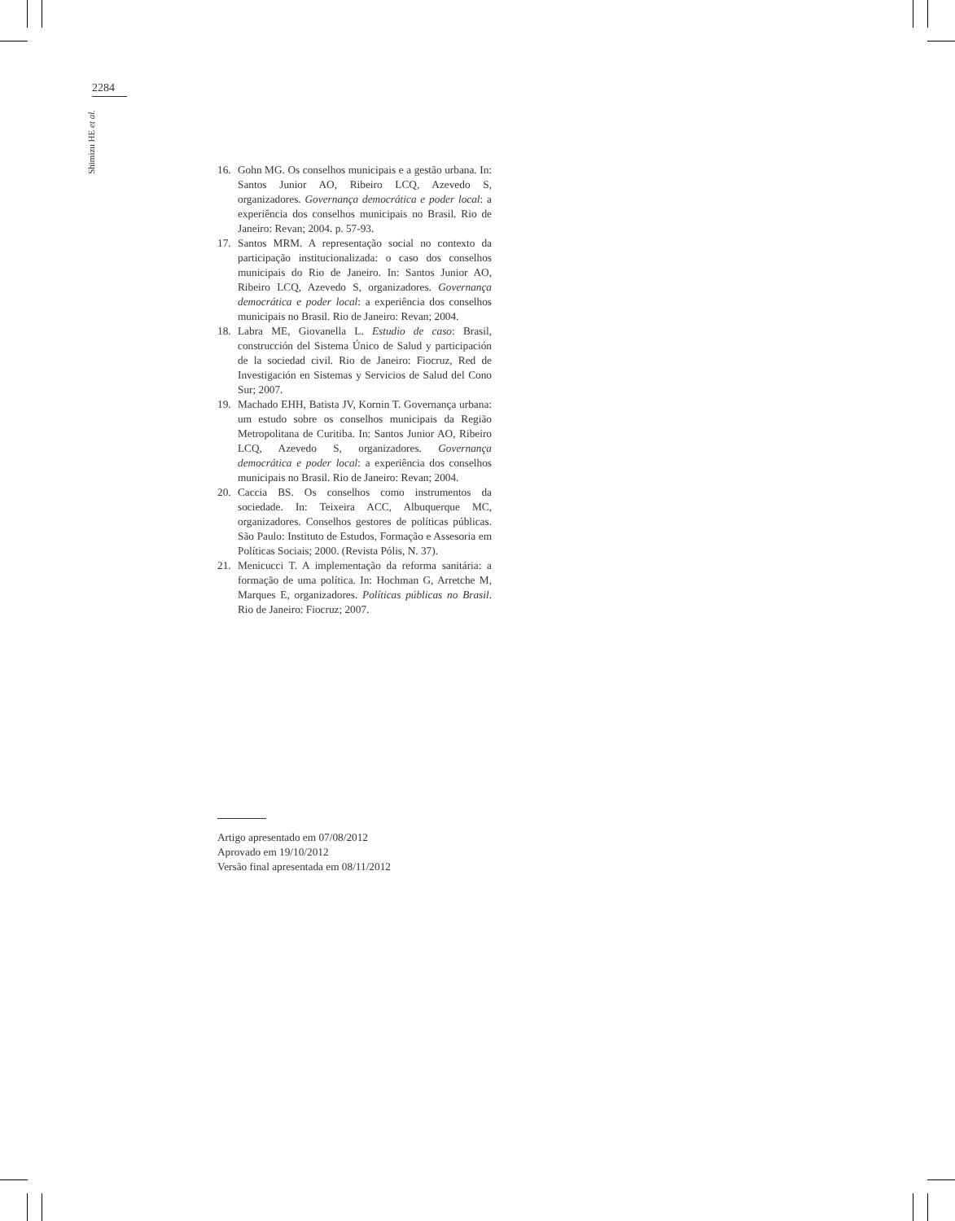2284
Shimizu HE et al.
16. Gohn MG. Os conselhos municipais e a gestão urbana. In: Santos Junior AO, Ribeiro LCQ, Azevedo S, organizadores. Governança democrática e poder local: a experiência dos conselhos municipais no Brasil. Rio de Janeiro: Revan; 2004. p. 57-93.
17. Santos MRM. A representação social no contexto da participação institucionalizada: o caso dos conselhos municipais do Rio de Janeiro. In: Santos Junior AO, Ribeiro LCQ, Azevedo S, organizadores. Governança democrática e poder local: a experiência dos conselhos municipais no Brasil. Rio de Janeiro: Revan; 2004.
18. Labra ME, Giovanella L. Estudio de caso: Brasil, construcción del Sistema Único de Salud y participación de la sociedad civil. Rio de Janeiro: Fiocruz, Red de Investigación en Sistemas y Servicios de Salud del Cono Sur; 2007.
19. Machado EHH, Batista JV, Kornin T. Governança urbana: um estudo sobre os conselhos municipais da Região Metropolitana de Curitiba. In: Santos Junior AO, Ribeiro LCQ, Azevedo S, organizadores. Governança democrática e poder local: a experiência dos conselhos municipais no Brasil. Rio de Janeiro: Revan; 2004.
20. Caccia BS. Os conselhos como instrumentos da sociedade. In: Teixeira ACC, Albuquerque MC, organizadores. Conselhos gestores de políticas públicas. São Paulo: Instituto de Estudos, Formação e Assesoria em Políticas Sociais; 2000. (Revista Pólis, N. 37).
21. Menicucci T. A implementação da reforma sanitária: a formação de uma política. In: Hochman G, Arretche M, Marques E, organizadores. Políticas públicas no Brasil. Rio de Janeiro: Fiocruz; 2007.
Artigo apresentado em 07/08/2012
Aprovado em 19/10/2012
Versão final apresentada em 08/11/2012